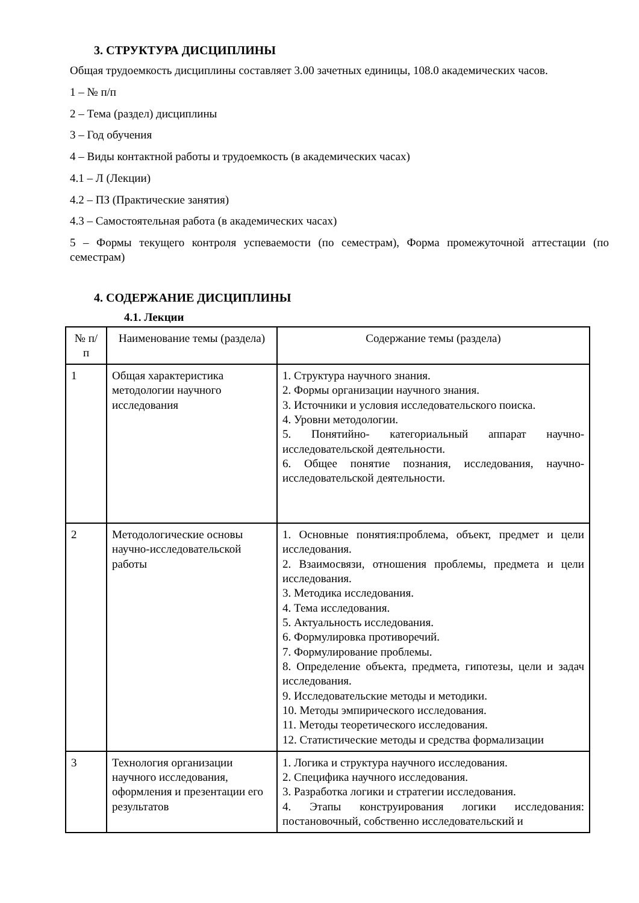3. СТРУКТУРА ДИСЦИПЛИНЫ
Общая трудоемкость дисциплины составляет 3.00 зачетных единицы, 108.0 академических часов.
1 – № п/п
2 – Тема (раздел) дисциплины
3 – Год обучения
4 – Виды контактной работы и трудоемкость (в академических часах)
4.1 – Л (Лекции)
4.2 – ПЗ (Практические занятия)
4.3 – Самостоятельная работа (в академических часах)
5 – Формы текущего контроля успеваемости (по семестрам), Форма промежуточной аттестации (по семестрам)
4. СОДЕРЖАНИЕ ДИСЦИПЛИНЫ
4.1. Лекции
| № п/ п | Наименование темы (раздела) | Содержание темы (раздела) |
| 1 | Общая характеристика методологии научного исследования | 1. Структура научного знания. 2. Формы организации научного знания. 3. Источники и условия исследовательского поиска. 4. Уровни методологии. 5. Понятийно- категориальный аппарат научно-исследовательской деятельности. 6. Общее понятие познания, исследования, научно-исследовательской деятельности. |
| 2 | Методологические основы научно-исследовательской работы | 1. Основные понятия:проблема, объект, предмет и цели исследования. 2. Взаимосвязи, отношения проблемы, предмета и цели исследования. 3. Методика исследования. 4. Тема исследования. 5. Актуальность исследования. 6. Формулировка противоречий. 7. Формулирование проблемы. 8. Определение объекта, предмета, гипотезы, цели и задач исследования. 9. Исследовательские методы и методики. 10. Методы эмпирического исследования. 11. Методы теоретического исследования. 12. Статистические методы и средства формализации |
| 3 | Технология организации научного исследования, оформления и презентации его результатов | 1. Логика и структура научного исследования. 2. Специфика научного исследования. 3. Разработка логики и стратегии исследования. 4. Этапы конструирования логики исследования: постановочный, собственно исследовательский и |